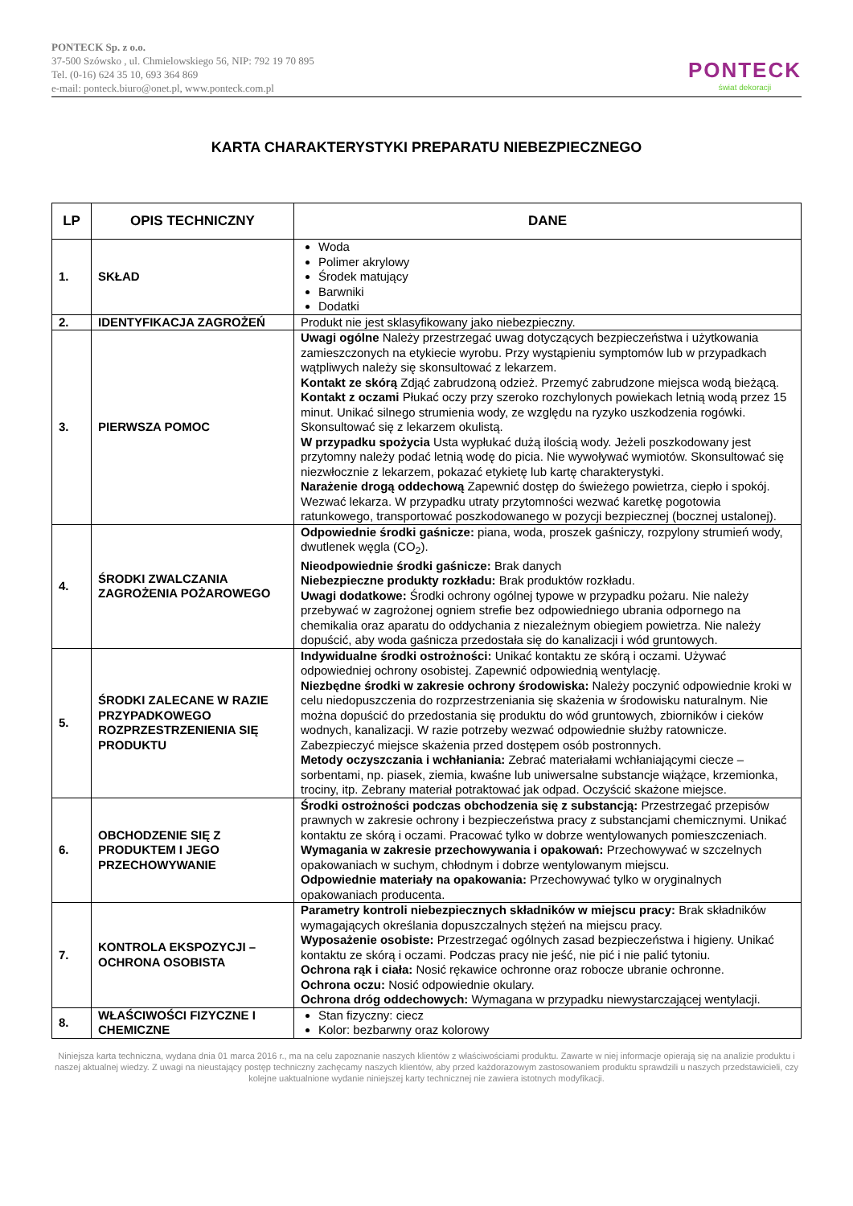PONTECK Sp. z o.o.
37-500 Szówsko , ul. Chmielowskiego 56, NIP: 792 19 70 895
Tel. (0-16) 624 35 10, 693 364 869
e-mail: ponteck.biuro@onet.pl, www.ponteck.com.pl
PONTECK
świat dekoracji
KARTA CHARAKTERYSTYKI PREPARATU NIEBEZPIECZNEGO
| LP | OPIS TECHNICZNY | DANE |
| --- | --- | --- |
| 1. | SKŁAD | Woda Polimer akrylowy Środek matujący Barwniki Dodatki |
| 2. | IDENTYFIKACJA ZAGROŻEŃ | Produkt nie jest sklasyfikowany jako niebezpieczny. |
| 3. | PIERWSZA POMOC | Uwagi ogólne Należy przestrzegać uwag dotyczących bezpieczeństwa i użytkowania zamieszczonych na etykiecie wyrobu. Przy wystąpieniu symptomów lub w przypadkach wątpliwych należy się skonsultować z lekarzem. Kontakt ze skórą Zdjąć zabrudzoną odzież. Przemyć zabrudzone miejsca wodą bieżącą. Kontakt z oczami Płukać oczy przy szeroko rozchylonych powiekach letnią wodą przez 15 minut. Unikać silnego strumienia wody, ze względu na ryzyko uszkodzenia rogówki. Skonsultować się z lekarzem okulistą. W przypadku spożycia Usta wypłukać dużą ilością wody. Jeżeli poszkodowany jest przytomny należy podać letnią wodę do picia. Nie wywoływać wymiotów. Skonsultować się niezwłocznie z lekarzem, pokazać etykietę lub kartę charakterystyki. Narażenie drogą oddechową Zapewnić dostęp do świeżego powietrza, ciepło i spokój. Wezwać lekarza. W przypadku utraty przytomności wezwać karetkę pogotowia ratunkowego, transportować poszkodowanego w pozycji bezpiecznej (bocznej ustalonej). |
| 4. | ŚRODKI ZWALCZANIA ZAGROŻENIA POŻAROWEGO | Odpowiednie środki gaśnicze: piana, woda, proszek gaśniczy, rozpylony strumień wody, dwutlenek węgla (CO<sub>2</sub>). Nieodpowiednie środki gaśnicze: Brak danych Niebezpieczne produkty rozkładu: Brak produktów rozkładu. Uwagi dodatkowe: Środki ochrony ogólnej typowe w przypadku pożaru. Nie należy przebywać w zagrożonej ogniem strefie bez odpowiedniego ubrania odpornego na chemikalia oraz aparatu do oddychania z niezależnym obiegiem powietrza. Nie należy dopuścić, aby woda gaśnicza przedostała się do kanalizacji i wód gruntowych. |
| 5. | ŚRODKI ZALECANE W RAZIE PRZYPADKOWEGO ROZPRZESTRZENIENIA SIĘ PRODUKTU | Indywidualne środki ostrożności: Unikać kontaktu ze skórą i oczami. Używać odpowiedniej ochrony osobistej. Zapewnić odpowiednią wentylację. Niezbędne środki w zakresie ochrony środowiska: Należy poczynić odpowiednie kroki w celu niedopuszczenia do rozprzestrzeniania się skażenia w środowisku naturalnym. Nie można dopuścić do przedostania się produktu do wód gruntowych, zbiorników i cieków wodnych, kanalizacji. W razie potrzeby wezwać odpowiednie służby ratownicze. Zabezpieczyć miejsce skażenia przed dostępem osób postronnych. Metody oczyszczania i wchłaniania: Zebrać materiałami wchłaniającymi ciecze – sorbentami, np. piasek, ziemia, kwaśne lub uniwersalne substancje wiążące, krzemionka, trociny, itp. Zebrany materiał potraktować jak odpad. Oczyścić skażone miejsce. |
| 6. | OBCHODZENIE SIĘ Z PRODUKTEM I JEGO PRZECHOWYWANIE | Środki ostrożności podczas obchodzenia się z substancją: Przestrzegać przepisów prawnych w zakresie ochrony i bezpieczeństwa pracy z substancjami chemicznymi. Unikać kontaktu ze skórą i oczami. Pracować tylko w dobrze wentylowanych pomieszczeniach. Wymagania w zakresie przechowywania i opakowań: Przechowywać w szczelnych opakowaniach w suchym, chłodnym i dobrze wentylowanym miejscu. Odpowiednie materiały na opakowania: Przechowywać tylko w oryginalnych opakowaniach producenta. |
| 7. | KONTROLA EKSPOZYCJI – OCHRONA OSOBISTA | Parametry kontroli niebezpiecznych składników w miejscu pracy: Brak składników wymagających określania dopuszczalnych stężeń na miejscu pracy. Wyposażenie osobiste: Przestrzegać ogólnych zasad bezpieczeństwa i higieny. Unikać kontaktu ze skórą i oczami. Podczas pracy nie jeść, nie pić i nie palić tytoniu. Ochrona rąk i ciała: Nosić rękawice ochronne oraz robocze ubranie ochronne. Ochrona oczu: Nosić odpowiednie okulary. Ochrona dróg oddechowych: Wymagana w przypadku niewystarczającej wentylacji. |
| 8. | WŁAŚCIWOŚCI FIZYCZNE I CHEMICZNE | Stan fizyczny: ciecz Kolor: bezbarwny oraz kolorowy |
Niniejsza karta techniczna, wydana dnia 01 marca 2016 r., ma na celu zapoznanie naszych klientów z właściwościami produktu. Zawarte w niej informacje opierają się na analizie produktu i naszej aktualnej wiedzy. Z uwagi na nieustający postęp techniczny zachęcamy naszych klientów, aby przed każdorazowym zastosowaniem produktu sprawdzili u naszych przedstawicieli, czy kolejne uaktualnione wydanie niniejszej karty technicznej nie zawiera istotnych modyfikacji.